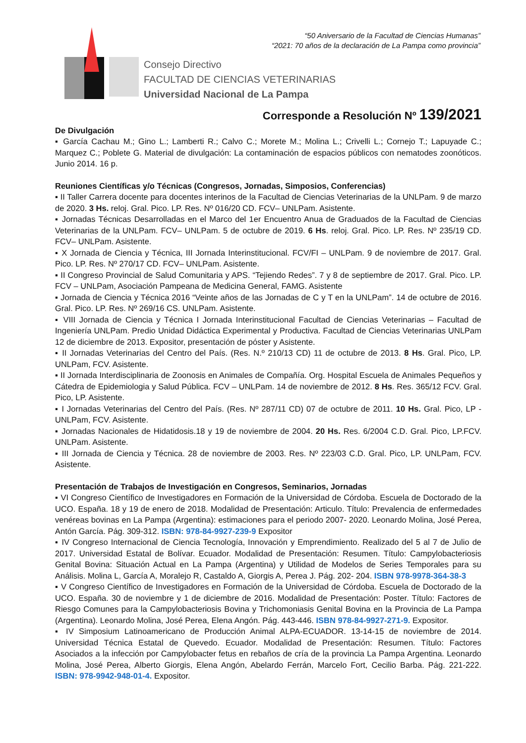“50 Aniversario de la Facultad de Ciencias Humanas”
“2021: 70 años de la declaración de La Pampa como provincia”
Consejo Directivo
FACULTAD DE CIENCIAS VETERINARIAS
Universidad Nacional de La Pampa
Corresponde a Resolución Nº 139/2021
De Divulgación
▪ García Cachau M.; Gino L.; Lamberti R.; Calvo C.; Morete M.; Molina L.; Crivelli L.; Cornejo T.; Lapuyade C.; Marquez C.; Poblete G. Material de divulgación: La contaminación de espacios públicos con nematodes zoonóticos. Junio 2014. 16 p.
Reuniones Científicas y/o Técnicas (Congresos, Jornadas, Simposios, Conferencias)
▪ II Taller Carrera docente para docentes interinos de la Facultad de Ciencias Veterinarias de la UNLPam. 9 de marzo de 2020. 3 Hs. reloj. Gral. Pico. LP. Res. Nº 016/20 CD. FCV– UNLPam. Asistente.
▪ Jornadas Técnicas Desarrolladas en el Marco del 1er Encuentro Anua de Graduados de la Facultad de Ciencias Veterinarias de la UNLPam. FCV– UNLPam. 5 de octubre de 2019. 6 Hs. reloj. Gral. Pico. LP. Res. Nº 235/19 CD. FCV– UNLPam. Asistente.
▪ X Jornada de Ciencia y Técnica, III Jornada Interinstitucional. FCV/FI – UNLPam. 9 de noviembre de 2017. Gral. Pico. LP. Res. Nº 270/17 CD. FCV– UNLPam. Asistente.
▪ II Congreso Provincial de Salud Comunitaria y APS. “Tejiendo Redes”. 7 y 8 de septiembre de 2017. Gral. Pico. LP. FCV – UNLPam, Asociación Pampeana de Medicina General, FAMG. Asistente
▪ Jornada de Ciencia y Técnica 2016 “Veinte años de las Jornadas de C y T en la UNLPam”. 14 de octubre de 2016. Gral. Pico. LP. Res. Nº 269/16 CS. UNLPam. Asistente.
▪ VIII Jornada de Ciencia y Técnica I Jornada Interinstitucional Facultad de Ciencias Veterinarias – Facultad de Ingeniería UNLPam. Predio Unidad Didáctica Experimental y Productiva. Facultad de Ciencias Veterinarias UNLPam 12 de diciembre de 2013. Expositor, presentación de póster y Asistente.
▪ II Jornadas Veterinarias del Centro del País. (Res. N.º 210/13 CD) 11 de octubre de 2013. 8 Hs. Gral. Pico, LP. UNLPam, FCV. Asistente.
▪ II Jornada Interdisciplinaria de Zoonosis en Animales de Compañía. Org. Hospital Escuela de Animales Pequeños y Cátedra de Epidemiologia y Salud Pública. FCV – UNLPam. 14 de noviembre de 2012. 8 Hs. Res. 365/12 FCV. Gral. Pico, LP. Asistente.
▪ I Jornadas Veterinarias del Centro del País. (Res. Nº 287/11 CD) 07 de octubre de 2011. 10 Hs. Gral. Pico, LP - UNLPam, FCV. Asistente.
▪ Jornadas Nacionales de Hidatidosis.18 y 19 de noviembre de 2004. 20 Hs. Res. 6/2004 C.D. Gral. Pico, LP.FCV. UNLPam. Asistente.
▪ III Jornada de Ciencia y Técnica. 28 de noviembre de 2003. Res. Nº 223/03 C.D. Gral. Pico, LP. UNLPam, FCV. Asistente.
Presentación de Trabajos de Investigación en Congresos, Seminarios, Jornadas
▪ VI Congreso Científico de Investigadores en Formación de la Universidad de Córdoba. Escuela de Doctorado de la UCO. España. 18 y 19 de enero de 2018. Modalidad de Presentación: Articulo. Título: Prevalencia de enfermedades venéreas bovinas en La Pampa (Argentina): estimaciones para el periodo 2007- 2020. Leonardo Molina, José Perea, Antón García. Pág. 309-312. ISBN: 978-84-9927-239-9 Expositor
▪ IV Congreso Internacional de Ciencia Tecnología, Innovación y Emprendimiento. Realizado del 5 al 7 de Julio de 2017. Universidad Estatal de Bolívar. Ecuador. Modalidad de Presentación: Resumen. Título: Campylobacteriosis Genital Bovina: Situación Actual en La Pampa (Argentina) y Utilidad de Modelos de Series Temporales para su Análisis. Molina L, García A, Moralejo R, Castaldo A, Giorgis A, Perea J. Pág. 202- 204. ISBN 978-9978-364-38-3
▪ V Congreso Científico de Investigadores en Formación de la Universidad de Córdoba. Escuela de Doctorado de la UCO. España. 30 de noviembre y 1 de diciembre de 2016. Modalidad de Presentación: Poster. Título: Factores de Riesgo Comunes para la Campylobacteriosis Bovina y Trichomoniasis Genital Bovina en la Provincia de La Pampa (Argentina). Leonardo Molina, José Perea, Elena Angón. Pág. 443-446. ISBN 978-84-9927-271-9. Expositor.
▪ IV Simposium Latinoamericano de Producción Animal ALPA-ECUADOR. 13-14-15 de noviembre de 2014. Universidad Técnica Estatal de Quevedo. Ecuador. Modalidad de Presentación: Resumen. Título: Factores Asociados a la infección por Campylobacter fetus en rebaños de cría de la provincia La Pampa Argentina. Leonardo Molina, José Perea, Alberto Giorgis, Elena Angón, Abelardo Ferrán, Marcelo Fort, Cecilio Barba. Pág. 221-222. ISBN: 978-9942-948-01-4. Expositor.